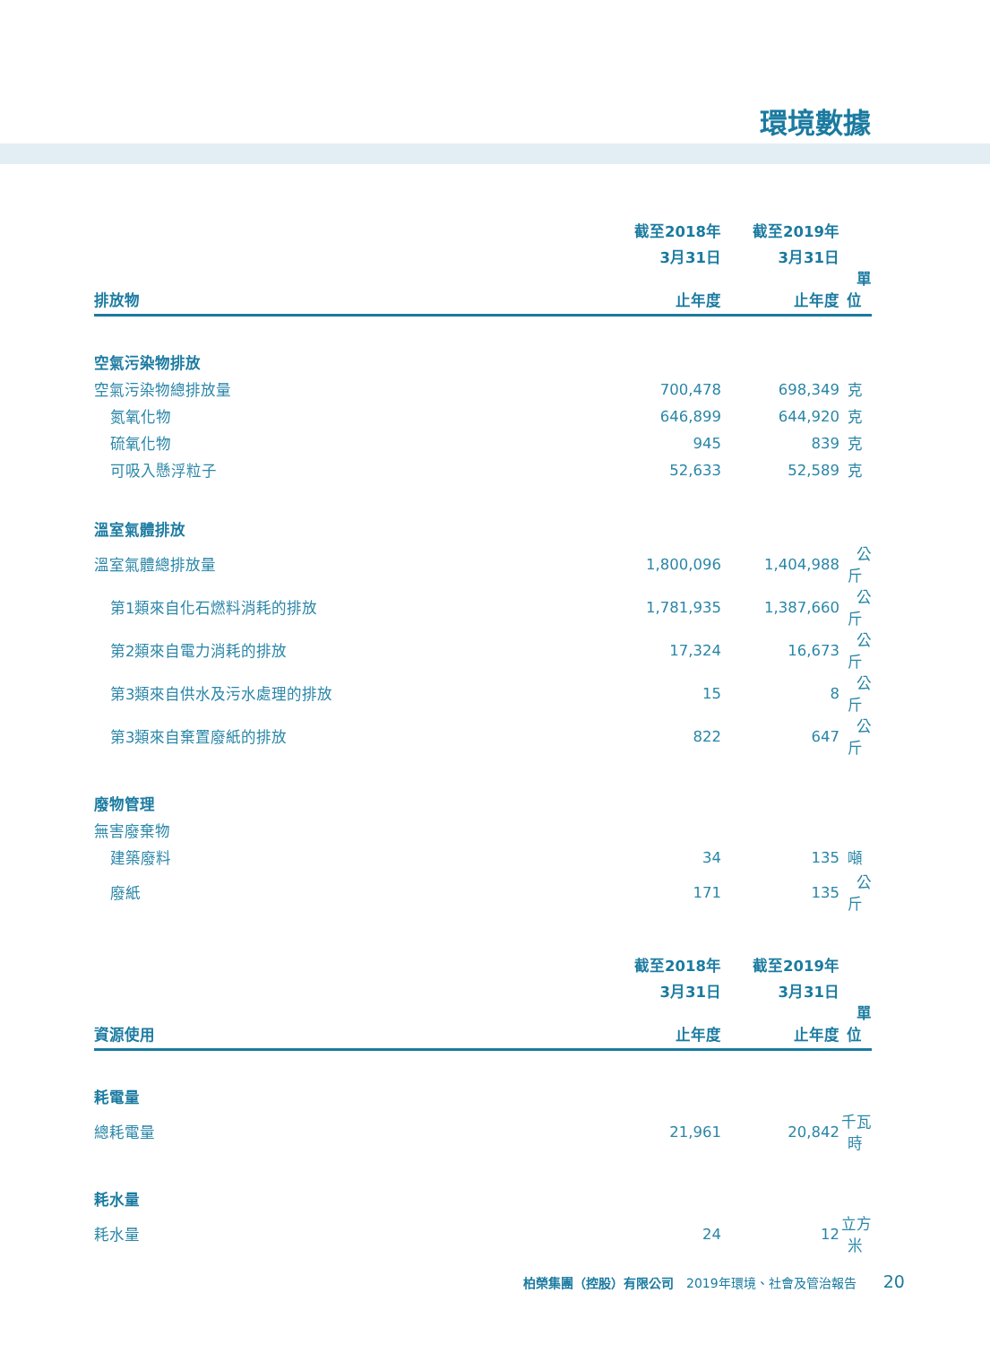環境數據
| | 截至2018年 | 截至2019年 | |
| --- | --- | --- | --- |
| | 3月31日 | 3月31日 | |
| 排放物 | 止年度 | 止年度 | 單位 |
| 空氣污染物排放 | | | |
| 空氣污染物總排放量 | 700,478 | 698,349 | 克 |
| 氮氧化物 | 646,899 | 644,920 | 克 |
| 硫氧化物 | 945 | 839 | 克 |
| 可吸入懸浮粒子 | 52,633 | 52,589 | 克 |
| 溫室氣體排放 | | | |
| 溫室氣體總排放量 | 1,800,096 | 1,404,988 | 公斤 |
| 第1類來自化石燃料消耗的排放 | 1,781,935 | 1,387,660 | 公斤 |
| 第2類來自電力消耗的排放 | 17,324 | 16,673 | 公斤 |
| 第3類來自供水及污水處理的排放 | 15 | 8 | 公斤 |
| 第3類來自棄置廢紙的排放 | 822 | 647 | 公斤 |
| 廢物管理 | | | |
| 無害廢棄物 | | | |
| 建築廢料 | 34 | 135 | 噸 |
| 廢紙 | 171 | 135 | 公斤 |
| | 截至2018年 | 截至2019年 | |
| | 3月31日 | 3月31日 | |
| 資源使用 | 止年度 | 止年度 | 單位 |
| 耗電量 | | | |
| 總耗電量 | 21,961 | 20,842 | 千瓦時 |
| 耗水量 | | | |
| 耗水量 | 24 | 12 | 立方米 |
柏榮集團（控股）有限公司 2019年環境、社會及管治報告 20